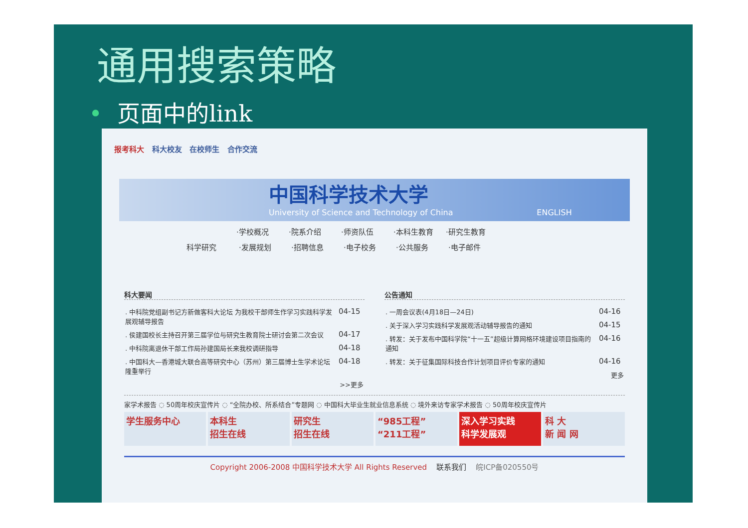通用搜索策略
• 页面中的link
报考科大 科大校友 在校师生 合作交流
中国科学技术大学
University of Science and Technology of China ENGLISH
·学校概况 ·院系介绍 ·师资队伍 ·本科生教育 ·研究生教育
科学研究 ·发展规划 ·招聘信息 ·电子校务 ·公共服务 ·电子邮件
科大要闻
| . 中科院党组副书记方新做客科大论坛 为我校干部师生作学习实践科学发展观辅导报告 | 04-15 |
| . 侯建国校长主持召开第三届学位与研究生教育院士研讨会第二次会议 | 04-17 |
| . 中科院离退休干部工作局孙建国局长来我校调研指导 | 04-18 |
| . 中国科大—香港城大联合高等研究中心（苏州）第三届博士生学术论坛隆重举行 | 04-18 |
| >>更多 | |
公告通知
| . 一周会议表(4月18日—24日) | 04-16 |
| . 关于深入学习实践科学发展观活动辅导报告的通知 | 04-15 |
| . 转发：关于发布中国科学院“十一五”超级计算网格环境建设项目指南的通知 | 04-16 |
| . 转发：关于征集国际科技合作计划项目评价专家的通知 | 04-16 |
| 更多 | |
家学术报告 ◌ 50周年校庆宣传片 ◌ “全院办校、所系结合”专题网 ◌ 中国科大毕业生就业信息系统 ◌ 境外来访专家学术报告 ◌ 50周年校庆宣传片
学生服务中心 本科生
招生在线
研究生
招生在线
“985工程”
“211工程”
深入学习实践
科学发展观
科 大
新 闻 网
Copyright 2006-2008 中国科学技术大学 All Rights Reserved 联系我们 皖ICP备020550号